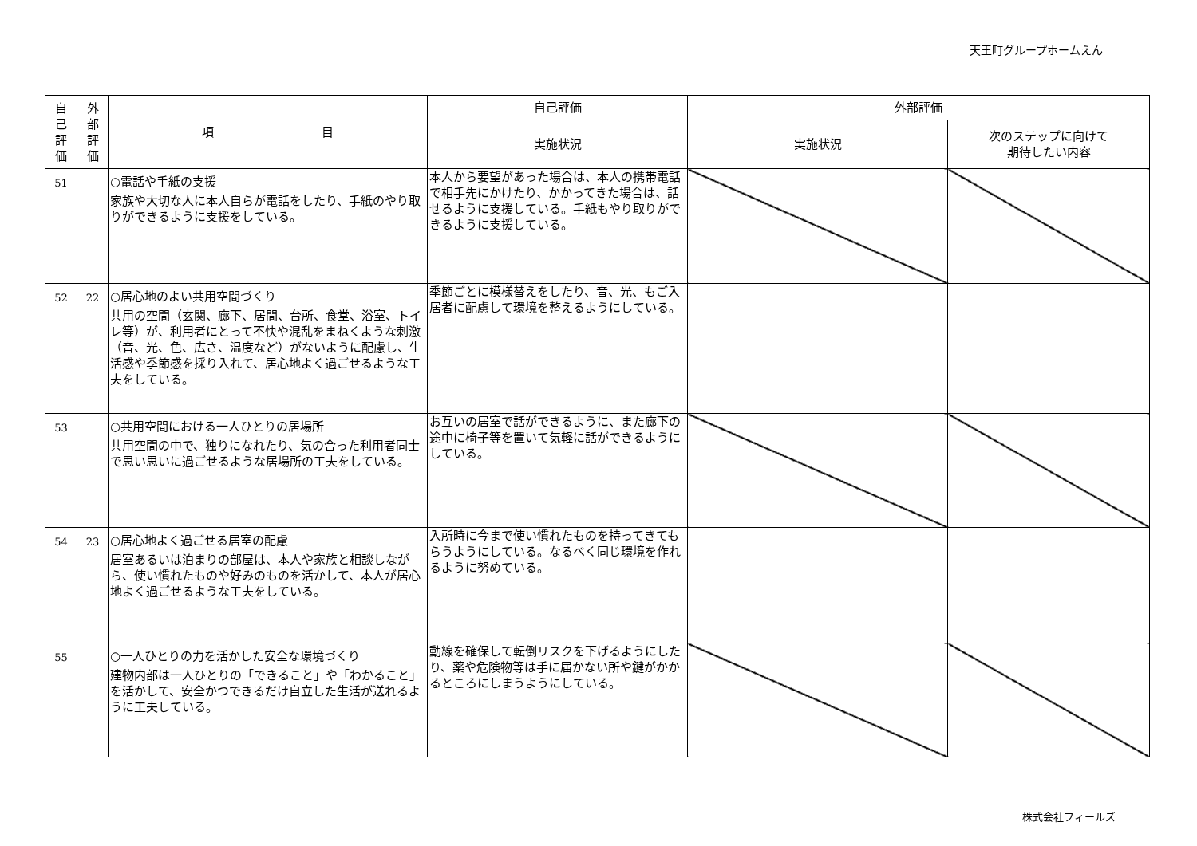天王町グループホームえん
| 自 己 評 価 | 外 部 評 価 | 項 目 | 自己評価 | 外部評価 | |
| --- | --- | --- | --- | --- | --- |
| | | | 実施状況 | 実施状況 | 次のステップに向けて 期待したい内容 |
| 51 | | ○電話や手紙の支援 家族や大切な人に本人自らが電話をしたり、手紙のやり取りができるように支援をしている。 | 本人から要望があった場合は、本人の携帯電話で相手先にかけたり、かかってきた場合は、話せるように支援している。手紙もやり取りができるように支援している。 | | |
| 52 | 22 | ○居心地のよい共用空間づくり 共用の空間（玄関、廊下、居間、台所、食堂、浴室、トイレ等）が、利用者にとって不快や混乱をまねくような刺激（音、光、色、広さ、温度など）がないように配慮し、生活感や季節感を採り入れて、居心地よく過ごせるような工夫をしている。 | 季節ごとに模様替えをしたり、音、光、もご入居者に配慮して環境を整えるようにしている。 | | |
| 53 | | ○共用空間における一人ひとりの居場所 共用空間の中で、独りになれたり、気の合った利用者同士で思い思いに過ごせるような居場所の工夫をしている。 | お互いの居室で話ができるように、また廊下の途中に椅子等を置いて気軽に話ができるようにしている。 | | |
| 54 | 23 | ○居心地よく過ごせる居室の配慮 居室あるいは泊まりの部屋は、本人や家族と相談しながら、使い慣れたものや好みのものを活かして、本人が居心地よく過ごせるような工夫をしている。 | 入所時に今まで使い慣れたものを持ってきてもらうようにしている。なるべく同じ環境を作れるように努めている。 | | |
| 55 | | ○一人ひとりの力を活かした安全な環境づくり 建物内部は一人ひとりの「できること」や「わかること」を活かして、安全かつできるだけ自立した生活が送れるように工夫している。 | 動線を確保して転倒リスクを下げるようにしたり、薬や危険物等は手に届かない所や鍵がかかるところにしまうようにしている。 | | |
株式会社フィールズ